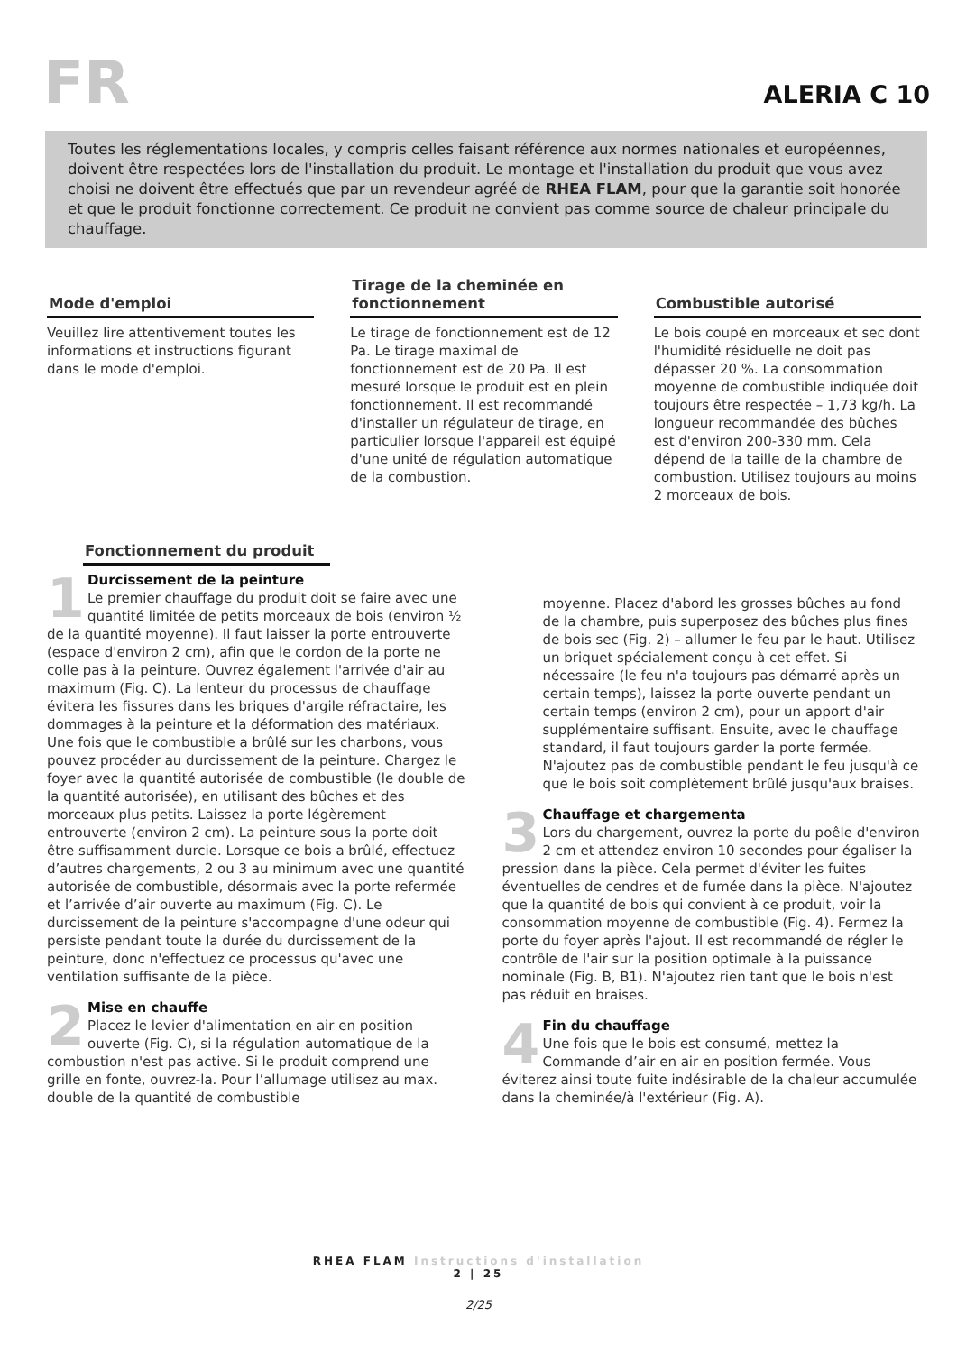FR
ALERIA C 10
Toutes les réglementations locales, y compris celles faisant référence aux normes nationales et européennes, doivent être respectées lors de l'installation du produit. Le montage et l'installation du produit que vous avez choisi ne doivent être effectués que par un revendeur agréé de RHEA FLAM, pour que la garantie soit honorée et que le produit fonctionne correctement. Ce produit ne convient pas comme source de chaleur principale du chauffage.
Mode d'emploi
Veuillez lire attentivement toutes les informations et instructions figurant dans le mode d'emploi.
Tirage de la cheminée en fonctionnement
Le tirage de fonctionnement est de 12 Pa. Le tirage maximal de fonctionnement est de 20 Pa. Il est mesuré lorsque le produit est en plein fonctionnement. Il est recommandé d'installer un régulateur de tirage, en particulier lorsque l'appareil est équipé d'une unité de régulation automatique de la combustion.
Combustible autorisé
Le bois coupé en morceaux et sec dont l'humidité résiduelle ne doit pas dépasser 20 %. La consommation moyenne de combustible indiquée doit toujours être respectée – 1,73 kg/h. La longueur recommandée des bûches est d'environ 200-330 mm. Cela dépend de la taille de la chambre de combustion. Utilisez toujours au moins 2 morceaux de bois.
Fonctionnement du produit
1
Durcissement de la peinture
Le premier chauffage du produit doit se faire avec une quantité limitée de petits morceaux de bois (environ ½ de la quantité moyenne). Il faut laisser la porte entrouverte (espace d'environ 2 cm), afin que le cordon de la porte ne colle pas à la peinture. Ouvrez également l'arrivée d'air au maximum (Fig. C). La lenteur du processus de chauffage évitera les fissures dans les briques d'argile réfractaire, les dommages à la peinture et la déformation des matériaux. Une fois que le combustible a brûlé sur les charbons, vous pouvez procéder au durcissement de la peinture. Chargez le foyer avec la quantité autorisée de combustible (le double de la quantité autorisée), en utilisant des bûches et des morceaux plus petits. Laissez la porte légèrement entrouverte (environ 2 cm). La peinture sous la porte doit être suffisamment durcie. Lorsque ce bois a brûlé, effectuez d’autres chargements, 2 ou 3 au minimum avec une quantité autorisée de combustible, désormais avec la porte refermée et l’arrivée d’air ouverte au maximum (Fig. C). Le durcissement de la peinture s'accompagne d'une odeur qui persiste pendant toute la durée du durcissement de la peinture, donc n'effectuez ce processus qu'avec une ventilation suffisante de la pièce.
2
Mise en chauffe
Placez le levier d'alimentation en air en position ouverte (Fig. C), si la régulation automatique de la combustion n'est pas active. Si le produit comprend une grille en fonte, ouvrez-la. Pour l’allumage utilisez au max. double de la quantité de combustible
moyenne. Placez d'abord les grosses bûches au fond de la chambre, puis superposez des bûches plus fines de bois sec (Fig. 2) – allumer le feu par le haut. Utilisez un briquet spécialement conçu à cet effet. Si nécessaire (le feu n'a toujours pas démarré après un certain temps), laissez la porte ouverte pendant un certain temps (environ 2 cm), pour un apport d'air supplémentaire suffisant. Ensuite, avec le chauffage standard, il faut toujours garder la porte fermée. N'ajoutez pas de combustible pendant le feu jusqu'à ce que le bois soit complètement brûlé jusqu'aux braises.
3
Chauffage et chargementa
Lors du chargement, ouvrez la porte du poêle d'environ 2 cm et attendez environ 10 secondes pour égaliser la pression dans la pièce. Cela permet d'éviter les fuites éventuelles de cendres et de fumée dans la pièce. N'ajoutez que la quantité de bois qui convient à ce produit, voir la consommation moyenne de combustible (Fig. 4). Fermez la porte du foyer après l'ajout. Il est recommandé de régler le contrôle de l'air sur la position optimale à la puissance nominale (Fig. B, B1). N'ajoutez rien tant que le bois n'est pas réduit en braises.
4
Fin du chauffage
Une fois que le bois est consumé, mettez la Commande d’air en air en position fermée. Vous éviterez ainsi toute fuite indésirable de la chaleur accumulée dans la cheminée/à l'extérieur (Fig. A).
RHEA FLAM Instructions d'installation
2 | 25
2/25